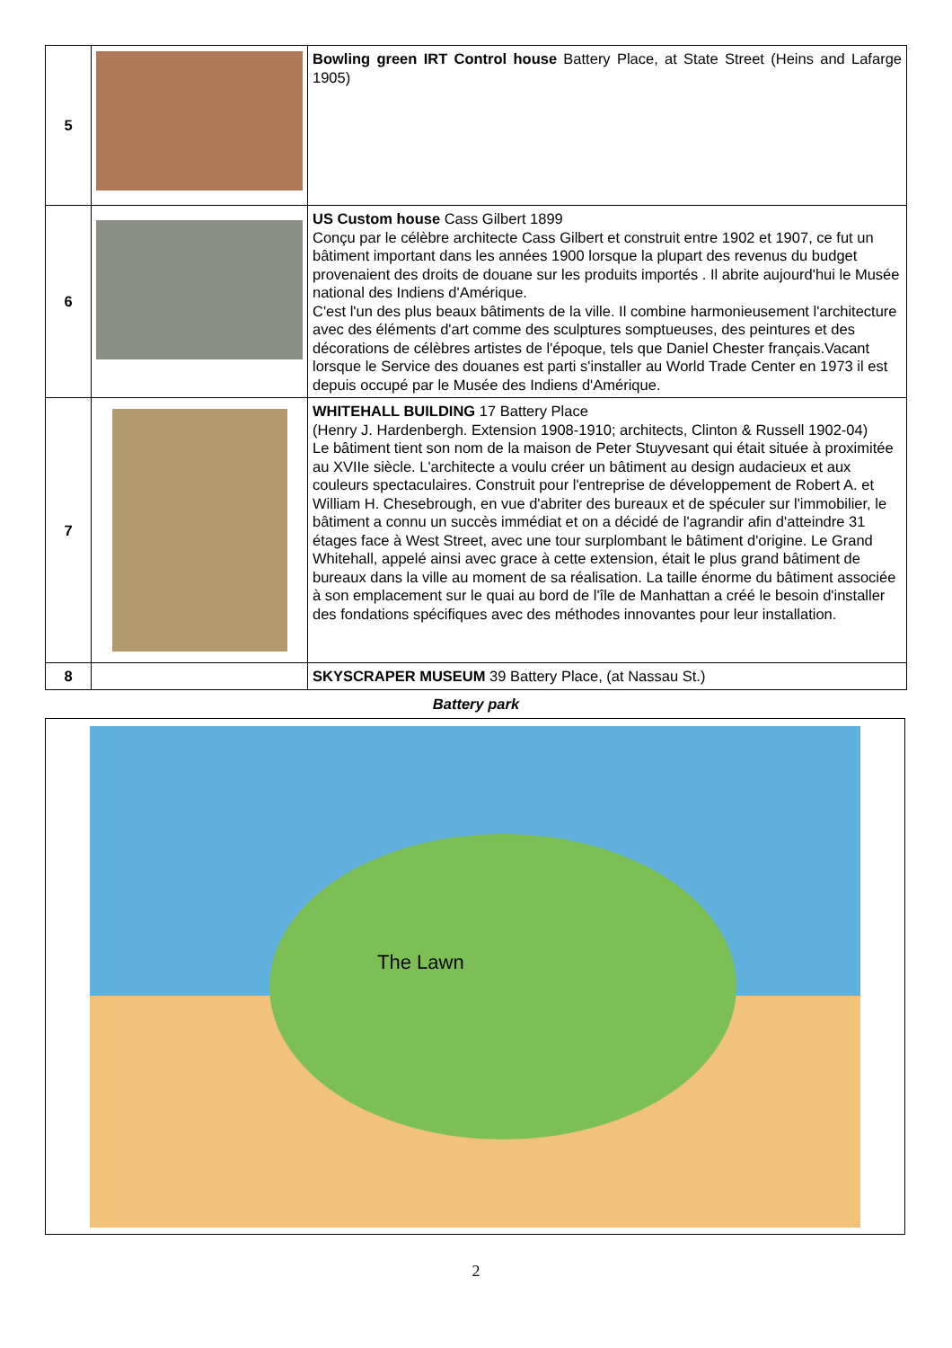| 5 | | Bowling green IRT Control house Battery Place, at State Street (Heins and Lafarge 1905) |
| 6 | | US Custom house Cass Gilbert 1899 Conçu par le célèbre architecte Cass Gilbert et construit entre 1902 et 1907, ce fut un bâtiment important dans les années 1900 lorsque la plupart des revenus du budget provenaient des droits de douane sur les produits importés . Il abrite aujourd'hui le Musée national des Indiens d'Amérique. C'est l'un des plus beaux bâtiments de la ville. Il combine harmonieusement l'architecture avec des éléments d'art comme des sculptures somptueuses, des peintures et des décorations de célèbres artistes de l'époque, tels que Daniel Chester français.Vacant lorsque le Service des douanes est parti s'installer au World Trade Center en 1973 il est depuis occupé par le Musée des Indiens d'Amérique. |
| 7 | | WHITEHALL BUILDING 17 Battery Place (Henry J. Hardenbergh. Extension 1908-1910; architects, Clinton & Russell 1902-04) Le bâtiment tient son nom de la maison de Peter Stuyvesant qui était située à proximitée au XVIIe siècle. L'architecte a voulu créer un bâtiment au design audacieux et aux couleurs spectaculaires. Construit pour l'entreprise de développement de Robert A. et William H. Chesebrough, en vue d'abriter des bureaux et de spéculer sur l'immobilier, le bâtiment a connu un succès immédiat et on a décidé de l'agrandir afin d'atteindre 31 étages face à West Street, avec une tour surplombant le bâtiment d'origine. Le Grand Whitehall, appelé ainsi avec grace à cette extension, était le plus grand bâtiment de bureaux dans la ville au moment de sa réalisation. La taille énorme du bâtiment associée à son emplacement sur le quai au bord de l'île de Manhattan a créé le besoin d'installer des fondations spécifiques avec des méthodes innovantes pour leur installation. |
| 8 | | SKYSCRAPER MUSEUM 39 Battery Place, (at Nassau St.) |
Battery park
The Lawn
2